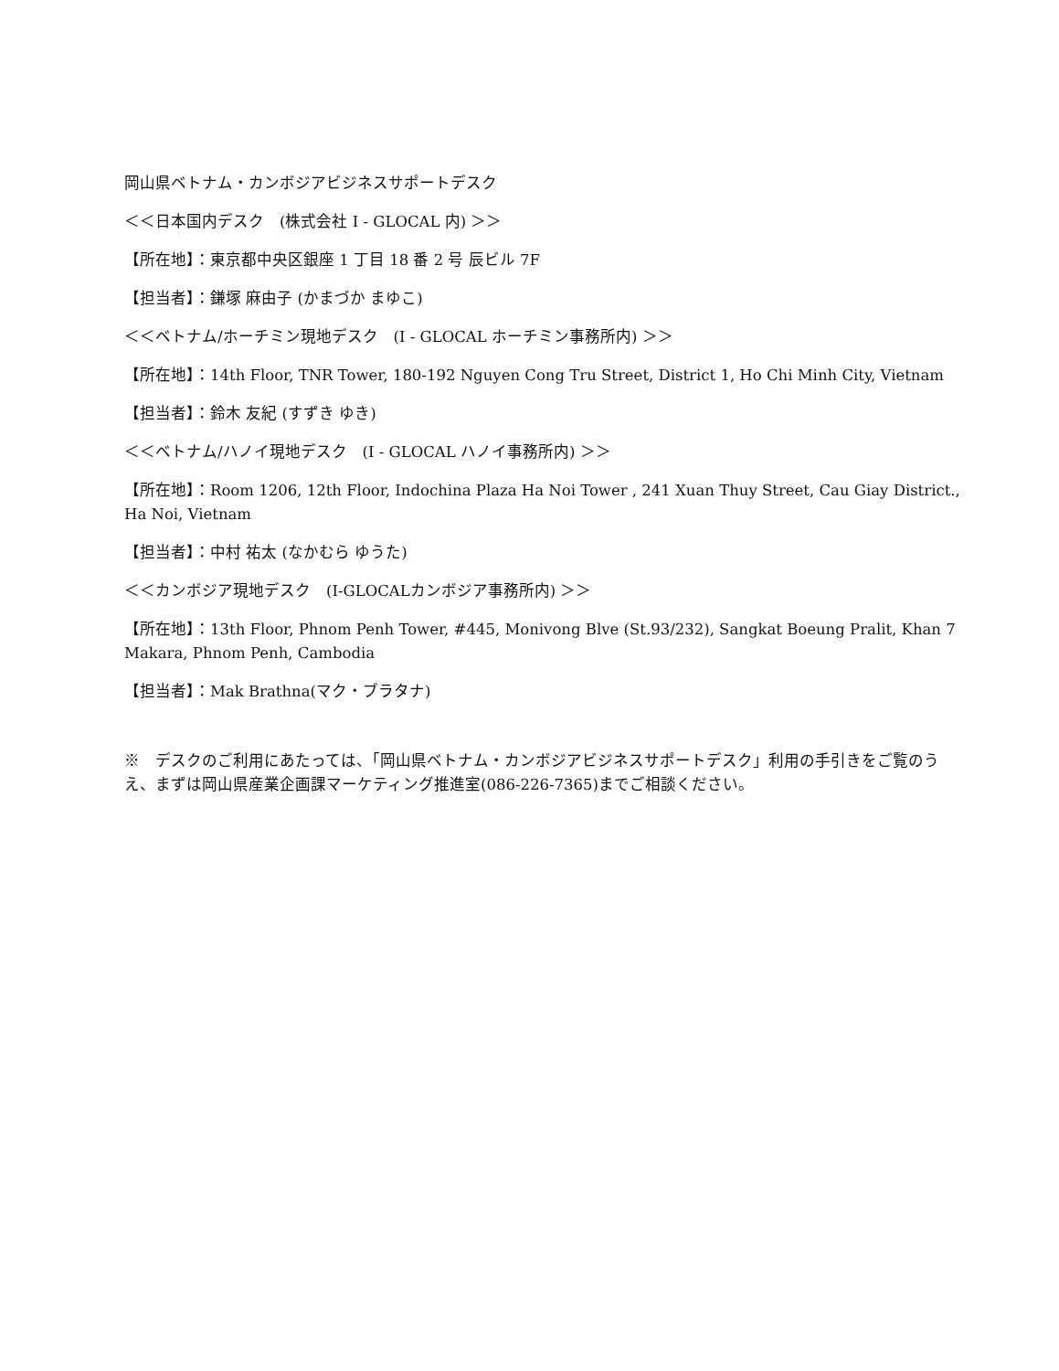岡山県ベトナム・カンボジアビジネスサポートデスク
＜＜日本国内デスク　(株式会社 I - GLOCAL 内) ＞＞
【所在地】：東京都中央区銀座 1 丁目 18 番 2 号 辰ビル 7F
【担当者】：鎌塚 麻由子 (かまづか まゆこ)
＜＜ベトナム/ホーチミン現地デスク　(I - GLOCAL ホーチミン事務所内) ＞＞
【所在地】：14th Floor, TNR Tower, 180-192 Nguyen Cong Tru Street, District 1, Ho Chi Minh City, Vietnam
【担当者】：鈴木 友紀 (すずき ゆき)
＜＜ベトナム/ハノイ現地デスク　(I - GLOCAL ハノイ事務所内) ＞＞
【所在地】：Room 1206, 12th Floor, Indochina Plaza Ha Noi Tower , 241 Xuan Thuy Street, Cau Giay District., Ha Noi, Vietnam
【担当者】：中村 祐太 (なかむら ゆうた)
＜＜カンボジア現地デスク　(I-GLOCALカンボジア事務所内) ＞＞
【所在地】：13th Floor, Phnom Penh Tower, #445, Monivong Blve (St.93/232), Sangkat Boeung Pralit, Khan 7 Makara, Phnom Penh, Cambodia
【担当者】：Mak Brathna(マク・ブラタナ)
※　デスクのご利用にあたっては、「岡山県ベトナム・カンボジアビジネスサポートデスク」利用の手引きをご覧のうえ、まずは岡山県産業企画課マーケティング推進室(086-226-7365)までご相談ください。